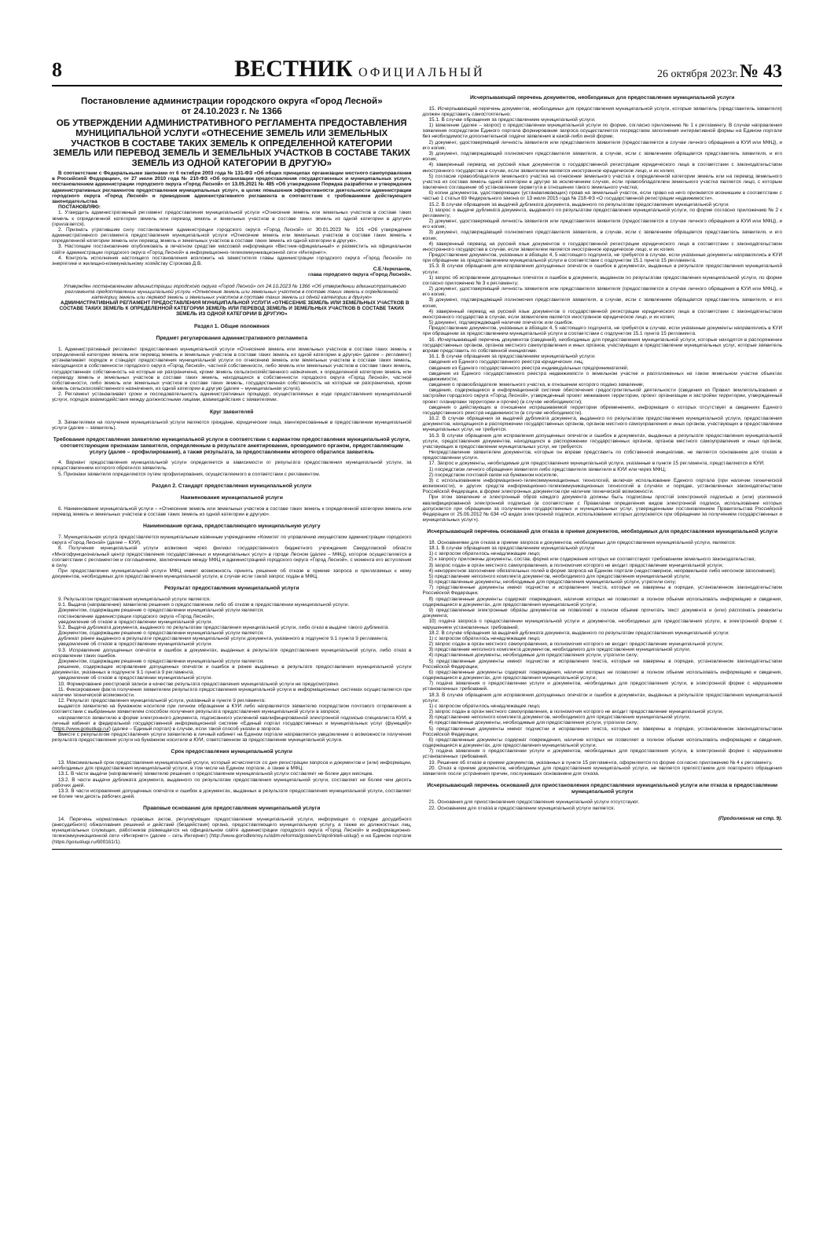8
ВЕСТНИК ОФИЦИАЛЬНЫЙ
26 октября 2023г. № 43
Постановление администрации городского округа «Город Лесной»
от 24.10.2023 г. № 1366
ОБ УТВЕРЖДЕНИИ АДМИНИСТРАТИВНОГО РЕГЛАМЕНТА ПРЕДОСТАВЛЕНИЯ МУНИЦИПАЛЬНОЙ УСЛУГИ «ОТНЕСЕНИЕ ЗЕМЕЛЬ ИЛИ ЗЕМЕЛЬНЫХ УЧАСТКОВ В СОСТАВЕ ТАКИХ ЗЕМЕЛЬ К ОПРЕДЕЛЕННОЙ КАТЕГОРИИ ЗЕМЕЛЬ ИЛИ ПЕРЕВОД ЗЕМЕЛЬ И ЗЕМЕЛЬНЫХ УЧАСТКОВ В СОСТАВЕ ТАКИХ ЗЕМЕЛЬ ИЗ ОДНОЙ КАТЕГОРИИ В ДРУГУЮ»
В соответствии с Федеральными законами от 6 октября 2003 года № 131-ФЗ «Об общих принципах организации местного самоуправления в Российской Федерации», от 27 июля 2010 года № 210-ФЗ «Об организации предоставления государственных и муниципальных услуг», постановлением администрации городского округа «Город Лесной» от 13.05.2021 № 485 «Об утверждении Порядка разработки и утверждения административных регламентов предоставления муниципальных услуг», в целях повышения эффективности деятельности администрации городского округа «Город Лесной» и приведения административного регламента в соответствие с требованиями действующего законодательства
ПОСТАНОВЛЯЮ:
1. Утвердить административный регламент предоставления муниципальной услуги «Отнесение земель или земельных участков в составе таких земель к определенной категории земель или перевод земель и земельных участков в составе таких земель из одной категории в другую» (прилагается).
2. Признать утратившим силу постановление администрации городского округа «Город Лесной» от 30.01.2023 № 101 «Об утверждении административного регламента предоставления муниципальной услуги «Отнесение земель или земельных участков в составе таких земель к определенной категории земель или перевод земель и земельных участков в составе таких земель из одной категории в другую».
3. Настоящее постановление опубликовать в печатном средстве массовой информации «Вестник-официальный» и разместить на официальном сайте администрации городского округа «Город Лесной» в информационно-телекоммуникационной сети «Интернет».
4. Контроль исполнения настоящего постановления возложить на заместителя главы администрации городского округа «Город Лесной» по энергетике и жилищно-коммунальному хозяйству Строкова Д.В.
С.Е.Черепанов,
глава городского округа «Город Лесной».
Утвержден постановлением администрации городского округа «Город Лесной» от 24.10.2023 № 1366 «Об утверждении административного регламента предоставления муниципальной услуги «Отнесение земель или земельных участков в составе таких земель к определенной категории земель или перевод земель и земельных участков в составе таких земель из одной категории в другую»
АДМИНИСТРАТИВНЫЙ РЕГЛАМЕНТ ПРЕДОСТАВЛЕНИЯ МУНИЦИПАЛЬНОЙ УСЛУГИ «ОТНЕСЕНИЕ ЗЕМЕЛЬ ИЛИ ЗЕМЕЛЬНЫХ УЧАСТКОВ В СОСТАВЕ ТАКИХ ЗЕМЕЛЬ К ОПРЕДЕЛЕННОЙ КАТЕГОРИИ ЗЕМЕЛЬ ИЛИ ПЕРЕВОД ЗЕМЕЛЬ И ЗЕМЕЛЬНЫХ УЧАСТКОВ В СОСТАВЕ ТАКИХ ЗЕМЕЛЬ ИЗ ОДНОЙ КАТЕГОРИИ В ДРУГУЮ»
Раздел 1. Общие положения
Предмет регулирования административного регламента
1. Административный регламент предоставления муниципальной услуги «Отнесение земель или земельных участков в составе таких земель к определенной категории земель или перевод земель и земельных участков в составе таких земель из одной категории в другую» (далее – регламент) устанавливает порядок и стандарт предоставления муниципальной услуги по отнесению земель или земельных участков в составе таких земель, находящихся в собственности городского округа «Город Лесной», частной собственности, либо земель или земельных участков в составе таких земель, государственная собственность на которые не разграничена, кроме земель сельскохозяйственного назначения, к определенной категории земель или переводу земель и земельных участков в составе таких земель, находящихся в собственности городского округа «Город Лесной», частной собственности, либо земель или земельных участков в составе таких земель, государственная собственность на которые не разграничена, кроме земель сельскохозяйственного назначения, из одной категории в другую (далее – муниципальная услуга).
2. Регламент устанавливает сроки и последовательность административных процедур, осуществляемых в ходе предоставления муниципальной услуги, порядок взаимодействия между должностными лицами, взаимодействия с заявителями.
Круг заявителей
3. Заявителями на получение муниципальной услуги являются граждане, юридические лица, заинтересованные в предоставлении муниципальной услуги (далее – заявитель).
Требование предоставления заявителю муниципальной услуги в соответствии с вариантом предоставления муниципальной услуги, соответствующим признакам заявителя, определенным в результате анкетирования, проводимого органом, предоставляющим услугу (далее – профилирование), а также результата, за предоставлением которого обратился заявитель
4. Вариант предоставления муниципальной услуги определяется в зависимости от результата предоставления муниципальной услуги, за предоставлением которого обратился заявитель.
5. Признаки заявителя определяются путем профилирования, осуществляемого в соответствии с регламентом.
Раздел 2. Стандарт предоставления муниципальной услуги
Наименование муниципальной услуги
6. Наименование муниципальной услуги – «Отнесение земель или земельных участков в составе таких земель к определенной категории земель или перевод земель и земельных участков в составе таких земель из одной категории в другую».
Наименование органа, предоставляющего муниципальную услугу
7. Муниципальная услуга предоставляется муниципальным казенным учреждением «Комитет по управлению имуществом администрации городского округа «Город Лесной» (далее – КУИ).
8. Получение муниципальной услуги возможно через филиал государственного бюджетного учреждения Свердловской области «Многофункциональный центр предоставления государственных и муниципальных услуг» в городе Лесном (далее – МФЦ), которое осуществляется в соответствии с регламентом и соглашением, заключенным между МФЦ и администрацией городского округа «Город Лесной», с момента его вступления в силу.
При предоставлении муниципальной услуги МФЦ имеет возможность принять решение об отказе в приеме запроса и прилагаемых к нему документов, необходимых для предоставления муниципальной услуги, в случае если такой запрос подан в МФЦ.
Результат предоставления муниципальной услуги
9. Результатом предоставления муниципальной услуги является:
9.1. Выдача (направление) заявителю решения о предоставлении либо об отказе в предоставлении муниципальной услуги.
Документом, содержащим решение о предоставлении муниципальной услуги является:
постановление администрации городского округа «Город Лесной»;
уведомление об отказе в предоставлении муниципальной услуги.
9.2. Выдача дубликата документа, выданного по результатам предоставления муниципальной услуги, либо отказ в выдаче такого дубликата.
Документом, содержащим решение о предоставлении муниципальной услуги является:
дубликат ранее выданного в результате предоставления муниципальной услуги документа, указанного в подпункте 9.1 пункта 9 регламента;
уведомление об отказе в предоставлении муниципальной услуги.
9.3. Исправление допущенных опечаток и ошибок в документах, выданных в результате предоставления муниципальной услуги, либо отказ в исправлении таких ошибок.
Документом, содержащим решение о предоставлении муниципальной услуги является:
решение, содержащее исправление допущенных опечаток и ошибок в ранее выданных в результате предоставления муниципальной услуги документах, указанных в подпункте 9.1 пункта 9 регламента;
уведомление об отказе в предоставлении муниципальной услуги.
10. Формирование реестровой записи в качестве результата предоставления муниципальной услуги не предусмотрено.
11. Фиксирование факта получения заявителем результата предоставления муниципальной услуги в информационных системах осуществляется при наличии технической возможности.
12. Результат предоставления муниципальной услуги, указанный в пункте 9 регламента:
выдается заявителю на бумажном носителе при личном обращении в КУИ либо направляется заявителю посредством почтового отправления в соответствии с выбранным заявителем способом получения результата предоставления муниципальной услуги в запросе;
направляется заявителю в форме электронного документа, подписанного усиленной квалифицированной электронной подписью специалиста КУИ, в личный кабинет в федеральной государственной информационной системе «Единый портал государственных и муниципальных услуг (функций)» (https://www.gosuslugi.ru/) (далее – Единый портал) в случае, если такой способ указан в запросе.
Вместе с результатом предоставления услуги заявителю в личный кабинет на Едином портале направляется уведомление о возможности получения результата предоставления услуги на бумажном носителе в КУИ, ответственном за предоставление муниципальной услуги.
Срок предоставления муниципальной услуги
13. Максимальный срок предоставления муниципальной услуги, который исчисляется со дня регистрации запроса и документов и (или) информации, необходимых для предоставления муниципальной услуги, в том числе на Едином портале, а также в МФЦ:
13.1. В части выдачи (направления) заявителю решения о предоставлении муниципальной услуги составляет не более двух месяцев.
13.2. В части выдачи дубликата документа, выданного по результатам предоставления муниципальной услуги, составляет не более чем десять рабочих дней.
13.3. В части исправления допущенных опечаток и ошибок в документах, выданных в результате предоставления муниципальной услуги, составляет не более чем десять рабочих дней.
Правовые основания для предоставления муниципальной услуги
14. Перечень нормативных правовых актов, регулирующих предоставление муниципальной услуги, информация о порядке досудебного (внесудебного) обжалования решений и действий (бездействия) органа, предоставляющего муниципальную услугу, а также их должностных лиц, муниципальных служащих, работников размещается на официальном сайте администрации городского округа «Город Лесной» в информационно-телекоммуникационной сети «Интернет» (далее – сеть Интернет) (http://www.gorodlesnoy.ru/adm-reforma/gosserv1/ispolniteli-uslug/) и на Едином портале (https://gosuslugi.ru/600161/1).
Исчерпывающий перечень документов, необходимых для предоставления муниципальной услуги
15. Исчерпывающий перечень документов, необходимых для предоставления муниципальной услуги, которые заявитель (представитель заявителя) должен представить самостоятельно:
15.1. В случае обращения за предоставлением муниципальной услуги:
1) заявление (далее – запрос) о предоставлении муниципальной услуги по форме, согласно приложению № 1 к регламенту. В случае направления заявления посредством Единого портала формирование запроса осуществляется посредством заполнения интерактивной формы на Едином портале без необходимости дополнительной подачи заявления в какой-либо иной форме;
2) документ, удостоверяющий личность заявителя или представителя заявителя (предоставляется в случае личного обращения в КУИ или МФЦ), и его копия;
3) документ, подтверждающий полномочия представителя заявителя, в случае, если с заявлением обращается представитель заявителя, и его копия;
4) заверенный перевод на русский язык документов о государственной регистрации юридического лица в соответствии с законодательством иностранного государства в случае, если заявителем является иностранное юридическое лицо, и их копия;
5) согласие правообладателя земельного участка на отнесение земельного участка к определенной категории земель или на перевод земельного участка из состава земель одной категории в другую за исключением случая, если правообладателем земельного участка является лицо, с которым заключено соглашение об установлении сервитута в отношении такого земельного участка;
6) копии документов, удостоверяющих (устанавливающих) права на земельный участок, если право на него признается возникшим в соответствии с частью 1 статьи 69 Федерального закона от 13 июля 2015 года № 218-ФЗ «О государственной регистрации недвижимости».
15.2. В случае обращения за выдачей дубликата документа, выданного по результатам предоставления муниципальной услуги:
1) запрос о выдаче дубликата документа, выданного по результатам предоставления муниципальной услуги, по форме согласно приложению № 2 к регламенту;
2) документ, удостоверяющий личность заявителя или представителя заявителя (предоставляется в случае личного обращения в КУИ или МФЦ), и его копия;
3) документ, подтверждающий полномочия представителя заявителя, в случае, если с заявлением обращается представитель заявителя, и его копия;
4) заверенный перевод на русский язык документов о государственной регистрации юридического лица в соответствии с законодательством иностранного государства в случае, если заявителем является иностранное юридическое лицо, и их копия.
Предоставление документов, указанных в абзацах 4, 5 настоящего подпункта, не требуется в случае, если указанные документы направлялись в КУИ при обращении за предоставлением муниципальной услуги в соответствии с подпунктом 15.1 пункта 15 регламента.
15.3. В случае обращения для исправления допущенных опечаток и ошибок в документах, выданных в результате предоставления муниципальной услуги:
1) запрос об исправлении допущенных опечаток и ошибок в документе, выданном по результатам предоставления муниципальной услуги, по форме согласно приложению № 3 к регламенту;
2) документ, удостоверяющий личность заявителя или представителя заявителя (предоставляется в случае личного обращения в КУИ или МФЦ), и его копия;
3) документ, подтверждающий полномочия представителя заявителя, в случае, если с заявлением обращается представитель заявителя, и его копия;
4) заверенный перевод на русский язык документов о государственной регистрации юридического лица в соответствии с законодательством иностранного государства в случае, если заявителем является иностранное юридическое лицо, и их копия;
5) документ, подтверждающий наличие опечаток или ошибок.
Предоставление документов, указанных в абзацах 4, 5 настоящего подпункта, не требуется в случае, если указанные документы направлялись в КУИ при обращении за предоставлением муниципальной услуги в соответствии с подпунктом 15.1 пункта 15 регламента.
16. Исчерпывающий перечень документов (сведений), необходимых для предоставления муниципальной услуги, которые находятся в распоряжении государственных органов, органов местного самоуправления и иных органов, участвующих в предоставлении муниципальных услуг, которые заявитель вправе представить по собственной инициативе:
16.1. В случае обращения за предоставлением муниципальной услуги:
сведения из Единого государственного реестра юридических лиц;
сведения из Единого государственного реестра индивидуальных предпринимателей;
сведения из Единого государственного реестра недвижимости о земельном участке и расположенных на таком земельном участке объектах недвижимости;
сведения о правообладателе земельного участка, в отношении которого подано заявление;
сведения, содержащиеся в информационной системе обеспечения градостроительной деятельности (сведения из Правил землепользования и застройки городского округа «Город Лесной», утвержденный проект межевания территории, проект организации и застройки территории, утвержденный проект планировки территории и прочее) (в случае необходимости);
сведения о действующих в отношении испрашиваемой территории обременениях, информация о которых отсутствует в сведениях Единого государственного реестра недвижимости (в случае необходимости).
16.2. В случае обращения за выдачей дубликата документа, выданного по результатам предоставления муниципальной услуги, предоставления документов, находящихся в распоряжении государственных органов, органов местного самоуправления и иных органов, участвующих в предоставлении муниципальных услуг, не требуется.
16.3. В случае обращения для исправления допущенных опечаток и ошибок в документах, выданных в результате предоставления муниципальной услуги, предоставления документов, находящихся в распоряжении государственных органов, органов местного самоуправления и иных органов, участвующих в предоставлении муниципальных услуг, не требуется.
Непредставление заявителем документов, которые он вправе представить по собственной инициативе, не является основанием для отказа в предоставлении услуги.
17. Запрос и документы, необходимые для предоставления муниципальной услуги, указанные в пункте 15 регламента, представляются в КУИ:
1) посредством личного обращения заявителя либо представителя заявителя в КУИ или через МФЦ;
2) посредством почтовой связи на бумажном носителе;
3) с использованием информационно-телекоммуникационных технологий, включая использование Единого портала (при наличии технической возможности), и других средств информационно-телекоммуникационных технологий в случаях и порядке, установленных законодательством Российской Федерации, в форме электронных документов при наличии технической возможности.
При этом заявление и электронный образ каждого документа должны быть подписаны простой электронной подписью и (или) усиленной квалифицированной электронной подписью (в соответствии с Правилами определения видов электронной подписи, использование которых допускается при обращении за получением государственных и муниципальных услуг, утвержденными постановлением Правительства Российской Федерации от 25.06.2012 № 634 «О видах электронной подписи, использование которых допускается при обращении за получением государственных и муниципальных услуг»).
Исчерпывающий перечень оснований для отказа в приеме документов, необходимых для предоставления муниципальной услуги
18. Основаниями для отказа в приеме запроса и документов, необходимых для предоставления муниципальной услуги, являются:
18.1. В случае обращения за предоставлением муниципальной услуги:
1) с запросом обратилось ненадлежащее лицо;
2) к запросу приложены документы, состав, форма или содержание которых не соответствуют требованиям земельного законодательства;
3) запрос подан в орган местного самоуправления, в полномочия которого не входит предоставление муниципальной услуги;
4) некорректное заполнение обязательных полей в форме запроса на Едином портале (недостоверное, неправильное либо неполное заполнение);
5) представление неполного комплекта документов, необходимого для предоставления муниципальной услуги;
6) представленные документы, необходимые для предоставления муниципальной услуги, утратили силу;
7) представленные документы имеют подчистки и исправления текста, которые не заверены в порядке, установленном законодательством Российской Федерации;
8) представленные документы содержат повреждения, наличие которых не позволяет в полном объеме использовать информацию и сведения, содержащиеся в документах, для предоставления муниципальной услуги;
9) представленные электронные образы документов не позволяют в полном объеме прочитать текст документа и (или) распознать реквизиты документа;
10) подача запроса о предоставлении муниципальной услуги и документов, необходимых для предоставления услуги, в электронной форме с нарушением установленных требований.
18.2. В случае обращения за выдачей дубликата документа, выданного по результатам предоставления муниципальной услуги:
1) с запросом обратилось ненадлежащее лицо;
2) запрос подан в орган местного самоуправления, в полномочия которого не входит предоставление муниципальной услуги;
3) представление неполного комплекта документов, необходимого для предоставления муниципальной услуги;
4) представленные документы, необходимые для предоставления услуги, утратили силу;
5) представленные документы имеют подчистки и исправления текста, которые не заверены в порядке, установленном законодательством Российской Федерации;
6) представленные документы содержат повреждения, наличие которых не позволяет в полном объеме использовать информацию и сведения, содержащиеся в документах, для предоставления муниципальной услуги;
7) подача заявления о предоставлении услуги и документов, необходимых для предоставления услуги, в электронной форме с нарушением установленных требований.
18.3. В случае обращения для исправления допущенных опечаток и ошибок в документах, выданных в результате предоставления муниципальной услуги:
1) с запросом обратилось ненадлежащее лицо;
2) запрос подан в орган местного самоуправления, в полномочия которого не входит предоставление муниципальной услуги;
3) представление неполного комплекта документов, необходимого для предоставления муниципальной услуги;
4) представленные документы, необходимые для предоставления услуги, утратили силу;
5) представленные документы имеют подчистки и исправления текста, которые не заверены в порядке, установленном законодательством Российской Федерации;
6) представленные документы содержат повреждения, наличие которых не позволяет в полном объеме использовать информацию и сведения, содержащиеся в документах, для предоставления муниципальной услуги;
7) подача заявления о предоставлении услуги и документов, необходимых для предоставления услуги, в электронной форме с нарушением установленных требований.
19. Решение об отказе в приеме документов, указанных в пункте 15 регламента, оформляется по форме согласно приложению № 4 к регламенту.
20. Отказ в приеме документов, необходимых для предоставления муниципальной услуги, не является препятствием для повторного обращения заявителя после устранения причин, послуживших основанием для отказа.
Исчерпывающий перечень оснований для приостановления предоставления муниципальной услуги или отказа в предоставлении муниципальной услуги
21. Основания для приостановления предоставления муниципальной услуги отсутствуют.
22. Основанием для отказа в предоставлении муниципальной услуги является:
(Продолжение на стр. 9).